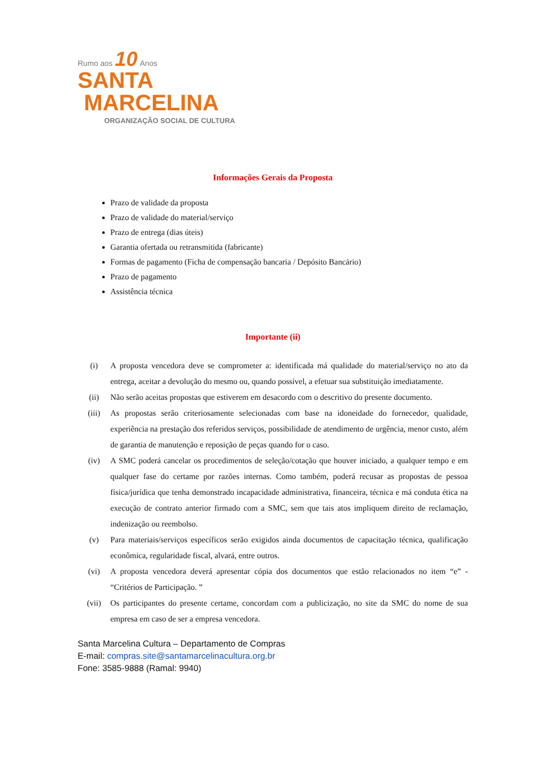Rumo aos 10 Anos
SANTA
MARCELINA
ORGANIZAÇÃO SOCIAL DE CULTURA
Informações Gerais da Proposta
Prazo de validade da proposta
Prazo de validade do material/serviço
Prazo de entrega (dias úteis)
Garantia ofertada ou retransmitida (fabricante)
Formas de pagamento (Ficha de compensação bancaria / Depósito Bancário)
Prazo de pagamento
Assistência técnica
Importante (ii)
(i) A proposta vencedora deve se comprometer a: identificada má qualidade do material/serviço no ato da entrega, aceitar a devolução do mesmo ou, quando possível, a efetuar sua substituição imediatamente.
(ii) Não serão aceitas propostas que estiverem em desacordo com o descritivo do presente documento.
(iii) As propostas serão criteriosamente selecionadas com base na idoneidade do fornecedor, qualidade, experiência na prestação dos referidos serviços, possibilidade de atendimento de urgência, menor custo, além de garantia de manutenção e reposição de peças quando for o caso.
(iv) A SMC poderá cancelar os procedimentos de seleção/cotação que houver iniciado, a qualquer tempo e em qualquer fase do certame por razões internas. Como também, poderá recusar as propostas de pessoa física/jurídica que tenha demonstrado incapacidade administrativa, financeira, técnica e má conduta ética na execução de contrato anterior firmado com a SMC, sem que tais atos impliquem direito de reclamação, indenização ou reembolso.
(v) Para materiais/serviços específicos serão exigidos ainda documentos de capacitação técnica, qualificação econômica, regularidade fiscal, alvará, entre outros.
(vi) A proposta vencedora deverá apresentar cópia dos documentos que estão relacionados no item “e” - “Critérios de Participação. ”
(vii) Os participantes do presente certame, concordam com a publicização, no site da SMC do nome de sua empresa em caso de ser a empresa vencedora.
Santa Marcelina Cultura – Departamento de Compras
E-mail: compras.site@santamarcelinacultura.org.br
Fone: 3585-9888 (Ramal: 9940)